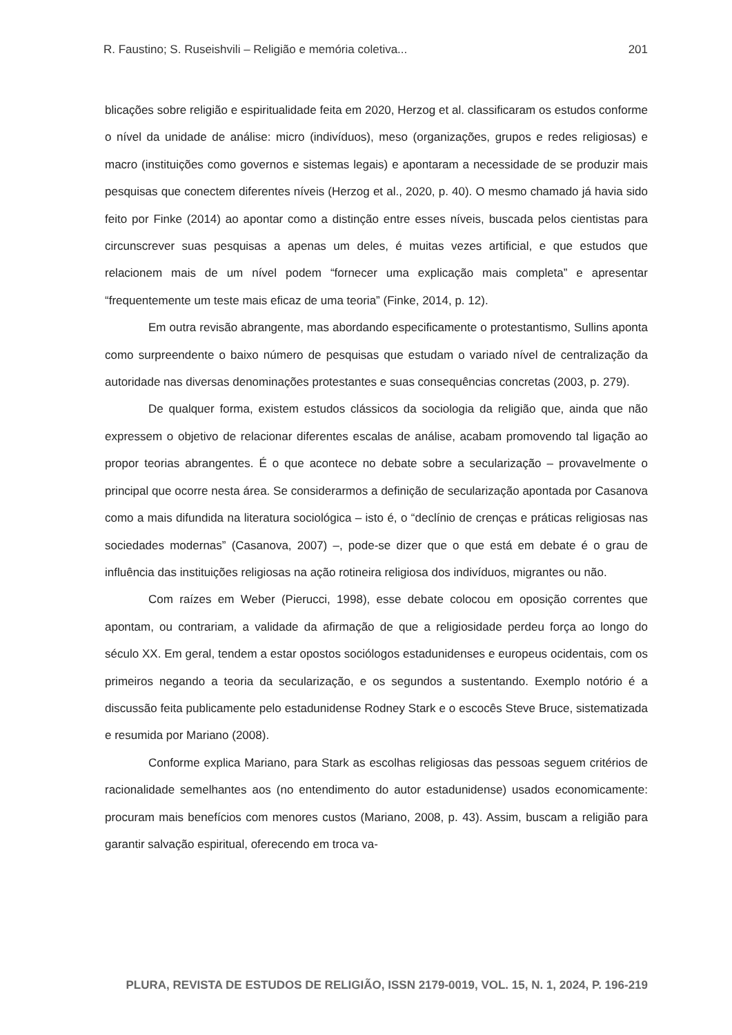R. Faustino; S. Ruseishvili – Religião e memória coletiva... 201
blicações sobre religião e espiritualidade feita em 2020, Herzog et al. classificaram os estudos conforme o nível da unidade de análise: micro (indivíduos), meso (organizações, grupos e redes religiosas) e macro (instituições como governos e sistemas legais) e apontaram a necessidade de se produzir mais pesquisas que conectem diferentes níveis (Herzog et al., 2020, p. 40). O mesmo chamado já havia sido feito por Finke (2014) ao apontar como a distinção entre esses níveis, buscada pelos cientistas para circunscrever suas pesquisas a apenas um deles, é muitas vezes artificial, e que estudos que relacionem mais de um nível podem “fornecer uma explicação mais completa” e apresentar “frequentemente um teste mais eficaz de uma teoria” (Finke, 2014, p. 12).
Em outra revisão abrangente, mas abordando especificamente o protestantismo, Sullins aponta como surpreendente o baixo número de pesquisas que estudam o variado nível de centralização da autoridade nas diversas denominações protestantes e suas consequências concretas (2003, p. 279).
De qualquer forma, existem estudos clássicos da sociologia da religião que, ainda que não expressem o objetivo de relacionar diferentes escalas de análise, acabam promovendo tal ligação ao propor teorias abrangentes. É o que acontece no debate sobre a secularização – provavelmente o principal que ocorre nesta área. Se considerarmos a definição de secularização apontada por Casanova como a mais difundida na literatura sociológica – isto é, o “declínio de crenças e práticas religiosas nas sociedades modernas” (Casanova, 2007) –, pode-se dizer que o que está em debate é o grau de influência das instituições religiosas na ação rotineira religiosa dos indivíduos, migrantes ou não.
Com raízes em Weber (Pierucci, 1998), esse debate colocou em oposição correntes que apontam, ou contrariam, a validade da afirmação de que a religiosidade perdeu força ao longo do século XX. Em geral, tendem a estar opostos sociólogos estadunidenses e europeus ocidentais, com os primeiros negando a teoria da secularização, e os segundos a sustentando. Exemplo notório é a discussão feita publicamente pelo estadunidense Rodney Stark e o escocês Steve Bruce, sistematizada e resumida por Mariano (2008).
Conforme explica Mariano, para Stark as escolhas religiosas das pessoas seguem critérios de racionalidade semelhantes aos (no entendimento do autor estadunidense) usados economicamente: procuram mais benefícios com menores custos (Mariano, 2008, p. 43). Assim, buscam a religião para garantir salvação espiritual, oferecendo em troca va-
PLURA, REVISTA DE ESTUDOS DE RELIGIÃO, ISSN 2179-0019, VOL. 15, N. 1, 2024, P. 196-219